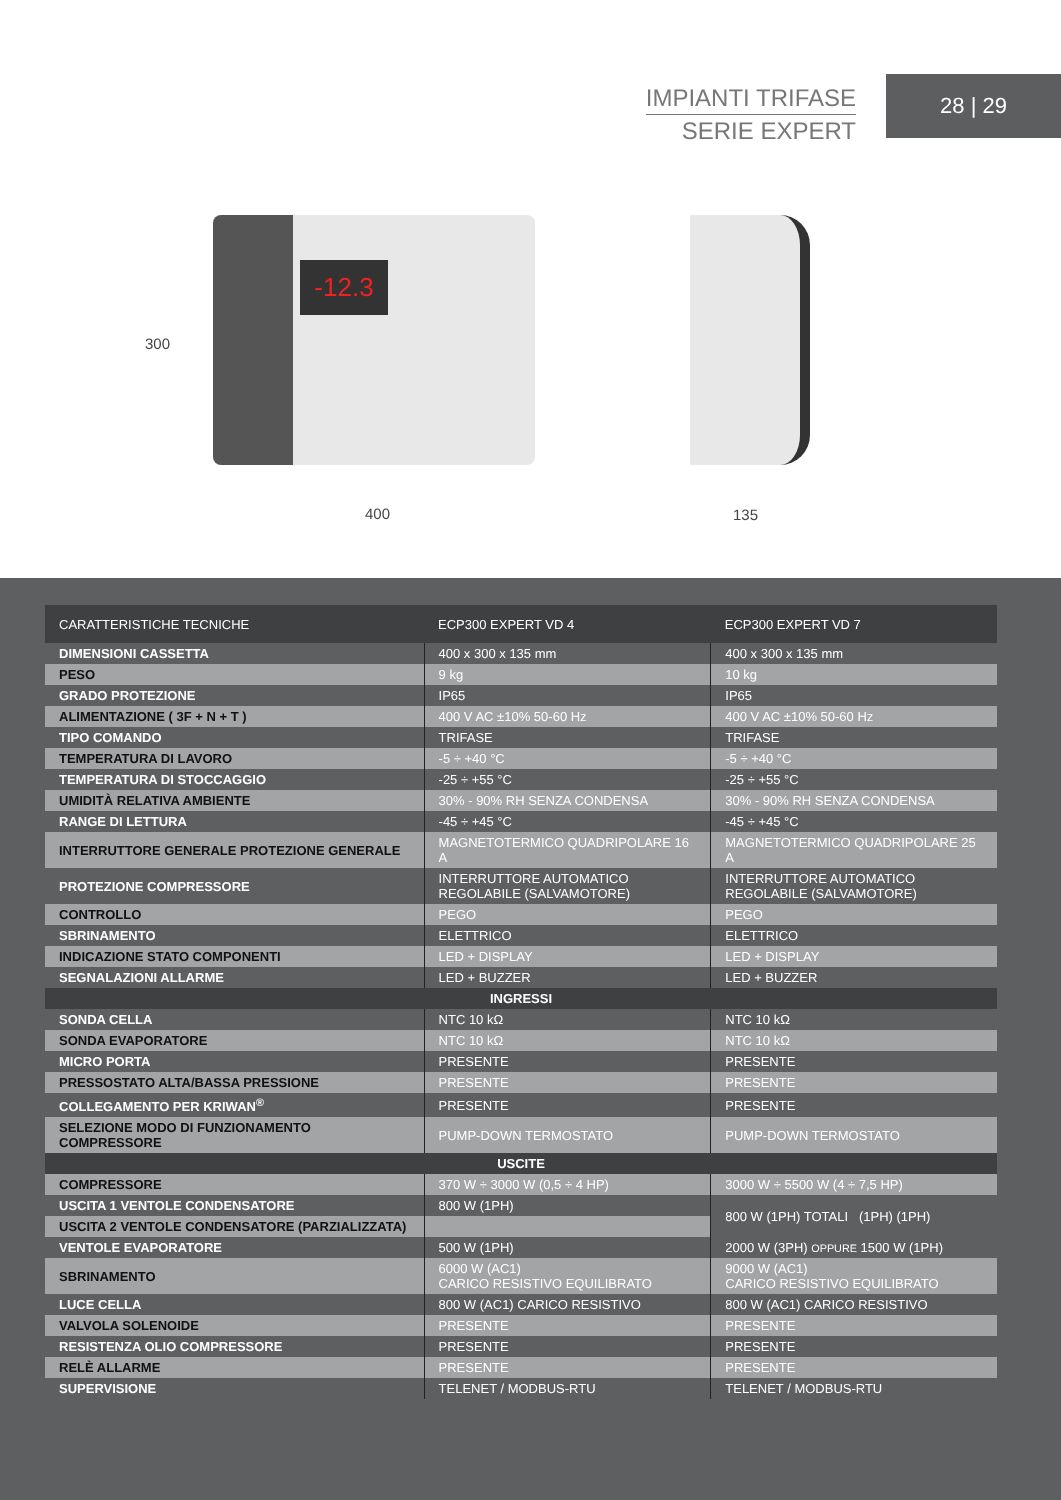IMPIANTI TRIFASE
SERIE EXPERT
28 | 29
-12.3
300
400 135
| CARATTERISTICHE TECNICHE | ECP300 EXPERT VD 4 | ECP300 EXPERT VD 7 |
| --- | --- | --- |
| DIMENSIONI CASSETTA | 400 x 300 x 135 mm | 400 x 300 x 135 mm |
| PESO | 9 kg | 10 kg |
| GRADO PROTEZIONE | IP65 | IP65 |
| ALIMENTAZIONE ( 3F + N + T ) | 400 V AC ±10% 50-60 Hz | 400 V AC ±10% 50-60 Hz |
| TIPO COMANDO | TRIFASE | TRIFASE |
| TEMPERATURA DI LAVORO | -5 ÷ +40 °C | -5 ÷ +40 °C |
| TEMPERATURA DI STOCCAGGIO | -25 ÷ +55 °C | -25 ÷ +55 °C |
| UMIDITÀ RELATIVA AMBIENTE | 30% - 90% RH SENZA CONDENSA | 30% - 90% RH SENZA CONDENSA |
| RANGE DI LETTURA | -45 ÷ +45 °C | -45 ÷ +45 °C |
| INTERRUTTORE GENERALE PROTEZIONE GENERALE | MAGNETOTERMICO QUADRIPOLARE 16 A | MAGNETOTERMICO QUADRIPOLARE 25 A |
| PROTEZIONE COMPRESSORE | INTERRUTTORE AUTOMATICO REGOLABILE (SALVAMOTORE) | INTERRUTTORE AUTOMATICO REGOLABILE (SALVAMOTORE) |
| CONTROLLO | PEGO | PEGO |
| SBRINAMENTO | ELETTRICO | ELETTRICO |
| INDICAZIONE STATO COMPONENTI | LED + DISPLAY | LED + DISPLAY |
| SEGNALAZIONI ALLARME | LED + BUZZER | LED + BUZZER |
| INGRESSI | | |
| SONDA CELLA | NTC 10 kΩ | NTC 10 kΩ |
| SONDA EVAPORATORE | NTC 10 kΩ | NTC 10 kΩ |
| MICRO PORTA | PRESENTE | PRESENTE |
| PRESSOSTATO ALTA/BASSA PRESSIONE | PRESENTE | PRESENTE |
| COLLEGAMENTO PER KRIWAN<sup>®</sup> | PRESENTE | PRESENTE |
| SELEZIONE MODO DI FUNZIONAMENTO COMPRESSORE | PUMP-DOWN TERMOSTATO | PUMP-DOWN TERMOSTATO |
| USCITE | | |
| COMPRESSORE | 370 W ÷ 3000 W (0,5 ÷ 4 HP) | 3000 W ÷ 5500 W (4 ÷ 7,5 HP) |
| USCITA 1 VENTOLE CONDENSATORE | 800 W (1PH) | 800 W (1PH) TOTALI (1PH) (1PH) |
| USCITA 2 VENTOLE CONDENSATORE (PARZIALIZZATA) | | |
| VENTOLE EVAPORATORE | 500 W (1PH) | 2000 W (3PH) OPPURE 1500 W (1PH) |
| SBRINAMENTO | 6000 W (AC1) CARICO RESISTIVO EQUILIBRATO | 9000 W (AC1) CARICO RESISTIVO EQUILIBRATO |
| LUCE CELLA | 800 W (AC1) CARICO RESISTIVO | 800 W (AC1) CARICO RESISTIVO |
| VALVOLA SOLENOIDE | PRESENTE | PRESENTE |
| RESISTENZA OLIO COMPRESSORE | PRESENTE | PRESENTE |
| RELÈ ALLARME | PRESENTE | PRESENTE |
| SUPERVISIONE | TELENET / MODBUS-RTU | TELENET / MODBUS-RTU |